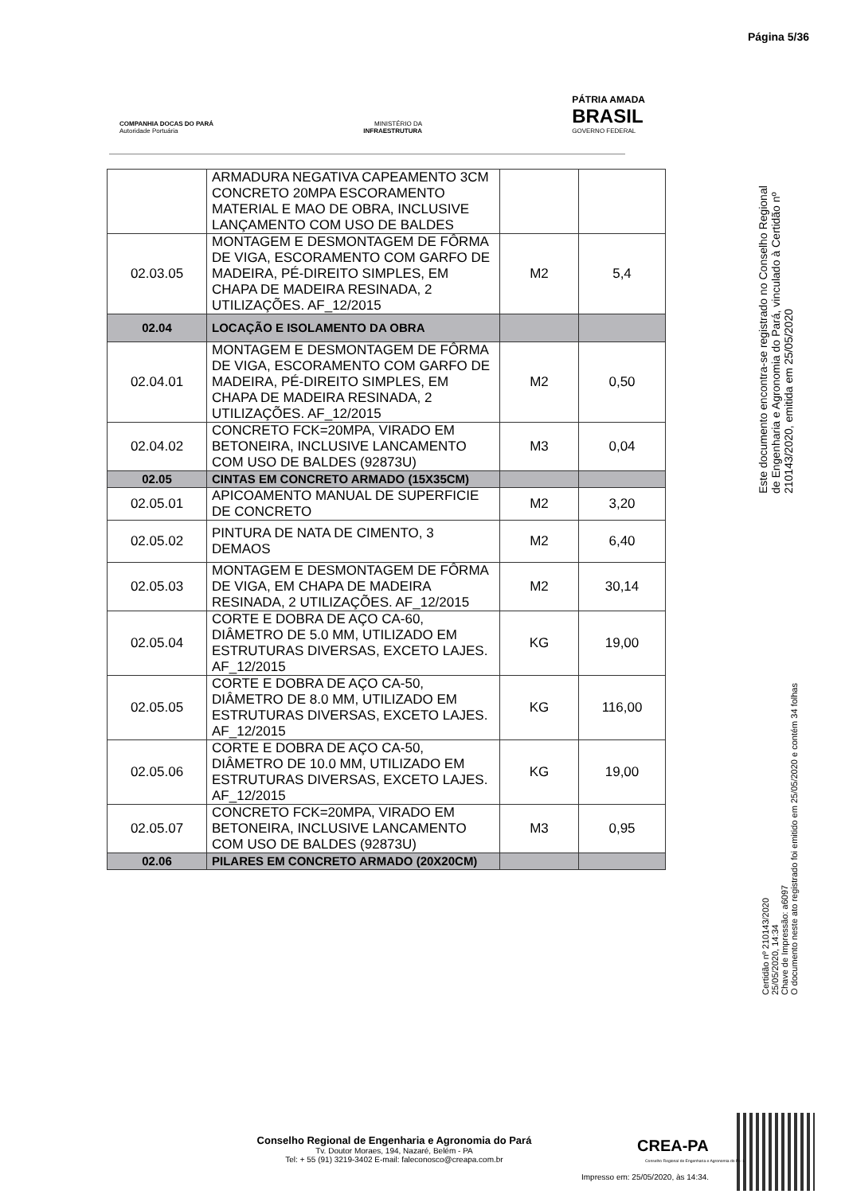Página 5/36
COMPANHIA DOCAS DO PARÁ
Autoridade Portuária
MINISTÉRIO DA
INFRAESTRUTURA
PÁTRIA AMADA
BRASIL
GOVERNO FEDERAL
| | ARMADURA NEGATIVA CAPEAMENTO 3CM CONCRETO 20MPA ESCORAMENTO MATERIAL E MAO DE OBRA, INCLUSIVE LANÇAMENTO COM USO DE BALDES | | |
| 02.03.05 | MONTAGEM E DESMONTAGEM DE FÔRMA DE VIGA, ESCORAMENTO COM GARFO DE MADEIRA, PÉ-DIREITO SIMPLES, EM CHAPA DE MADEIRA RESINADA, 2 UTILIZAÇÕES. AF_12/2015 | M2 | 5,4 |
| 02.04 | LOCAÇÃO E ISOLAMENTO DA OBRA | | |
| 02.04.01 | MONTAGEM E DESMONTAGEM DE FÔRMA DE VIGA, ESCORAMENTO COM GARFO DE MADEIRA, PÉ-DIREITO SIMPLES, EM CHAPA DE MADEIRA RESINADA, 2 UTILIZAÇÕES. AF_12/2015 | M2 | 0,50 |
| 02.04.02 | CONCRETO FCK=20MPA, VIRADO EM BETONEIRA, INCLUSIVE LANCAMENTO COM USO DE BALDES (92873U) | M3 | 0,04 |
| 02.05 | CINTAS EM CONCRETO ARMADO (15X35CM) | | |
| 02.05.01 | APICOAMENTO MANUAL DE SUPERFICIE DE CONCRETO | M2 | 3,20 |
| 02.05.02 | PINTURA DE NATA DE CIMENTO, 3 DEMAOS | M2 | 6,40 |
| 02.05.03 | MONTAGEM E DESMONTAGEM DE FÔRMA DE VIGA, EM CHAPA DE MADEIRA RESINADA, 2 UTILIZAÇÕES. AF_12/2015 | M2 | 30,14 |
| 02.05.04 | CORTE E DOBRA DE AÇO CA-60, DIÂMETRO DE 5.0 MM, UTILIZADO EM ESTRUTURAS DIVERSAS, EXCETO LAJES. AF_12/2015 | KG | 19,00 |
| 02.05.05 | CORTE E DOBRA DE AÇO CA-50, DIÂMETRO DE 8.0 MM, UTILIZADO EM ESTRUTURAS DIVERSAS, EXCETO LAJES. AF_12/2015 | KG | 116,00 |
| 02.05.06 | CORTE E DOBRA DE AÇO CA-50, DIÂMETRO DE 10.0 MM, UTILIZADO EM ESTRUTURAS DIVERSAS, EXCETO LAJES. AF_12/2015 | KG | 19,00 |
| 02.05.07 | CONCRETO FCK=20MPA, VIRADO EM BETONEIRA, INCLUSIVE LANCAMENTO COM USO DE BALDES (92873U) | M3 | 0,95 |
| 02.06 | PILARES EM CONCRETO ARMADO (20X20CM) | | |
Este documento encontra-se registrado no Conselho Regional de Engenharia e Agronomia do Pará, vinculado à Certidão nº 210143/2020, emitida em 25/05/2020
Certidão nº 210143/2020
25/05/2020, 14:34
Chave de Impressão: a6097
O documento neste ato registrado foi emitido em 25/05/2020 e contém 34 folhas
Conselho Regional de Engenharia e Agronomia do Pará
Tv. Doutor Moraes, 194, Nazaré, Belém - PA
Tel: + 55 (91) 3219-3402 E-mail: faleconosco@creapa.com.br
CREA-PA
Conselho Regional de Engenharia e Agronomia do Pará
Impresso em: 25/05/2020, às 14:34.